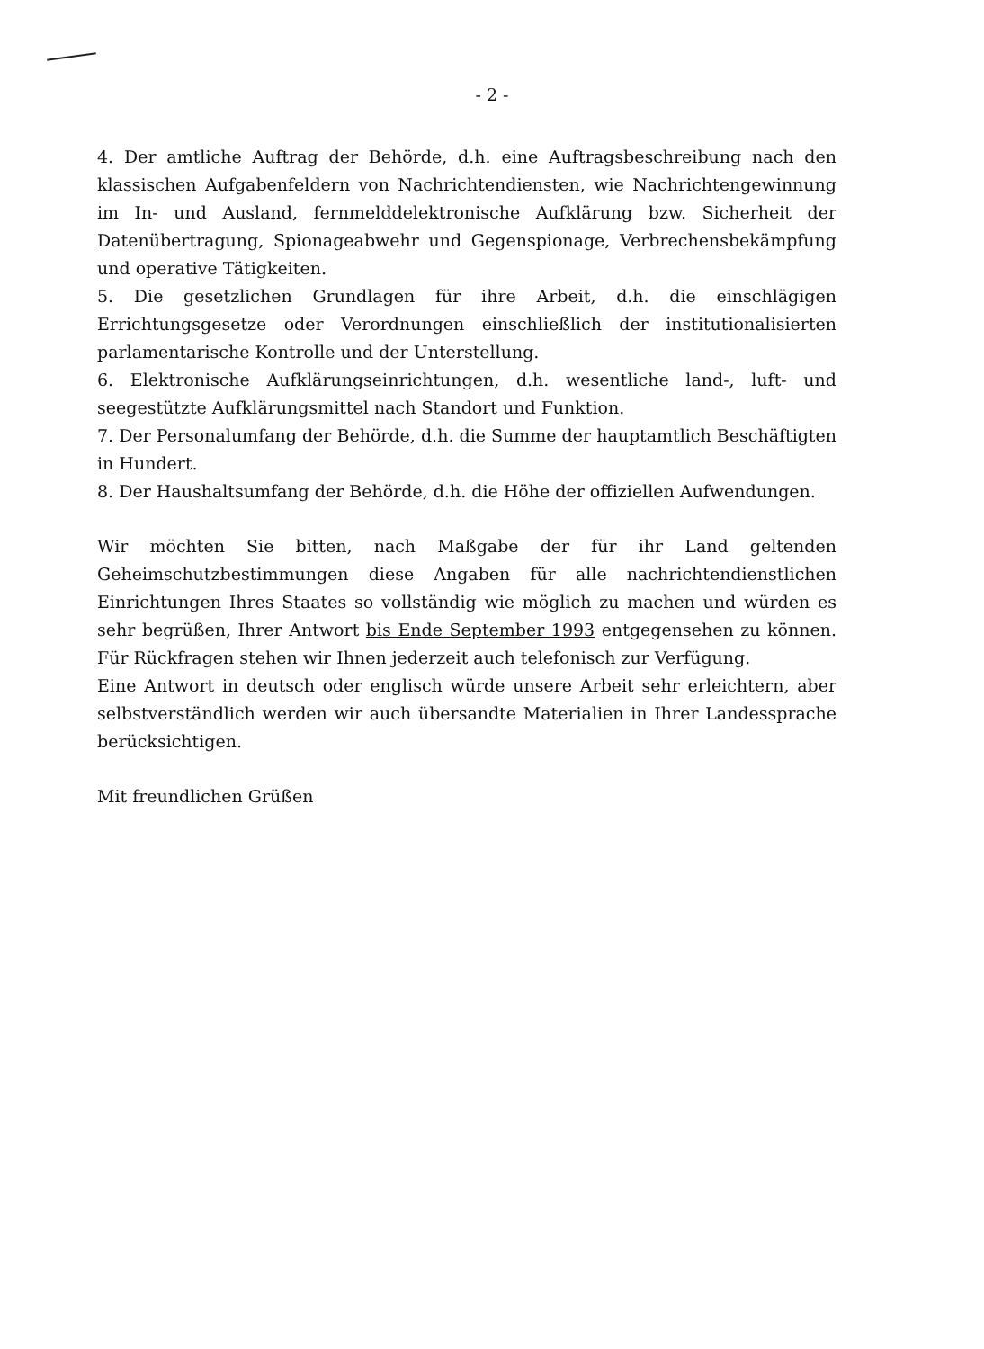- 2 -
4. Der amtliche Auftrag der Behörde, d.h. eine Auftragsbeschreibung nach den klassischen Aufgabenfeldern von Nachrichtendiensten, wie Nachrichtengewinnung im In- und Ausland, fernmelddelektronische Aufklärung bzw. Sicherheit der Datenübertragung, Spionageabwehr und Gegenspionage, Verbrechensbekämpfung und operative Tätigkeiten.
5. Die gesetzlichen Grundlagen für ihre Arbeit, d.h. die einschlägigen Errichtungsgesetze oder Verordnungen einschließlich der institutionalisierten parlamentarische Kontrolle und der Unterstellung.
6. Elektronische Aufklärungseinrichtungen, d.h. wesentliche land-, luft- und seegestützte Aufklärungsmittel nach Standort und Funktion.
7. Der Personalumfang der Behörde, d.h. die Summe der hauptamtlich Beschäftigten in Hundert.
8. Der Haushaltsumfang der Behörde, d.h. die Höhe der offiziellen Aufwendungen.
Wir möchten Sie bitten, nach Maßgabe der für ihr Land geltenden Geheimschutzbestimmungen diese Angaben für alle nachrichtendienstlichen Einrichtungen Ihres Staates so vollständig wie möglich zu machen und würden es sehr begrüßen, Ihrer Antwort bis Ende September 1993 entgegensehen zu können. Für Rückfragen stehen wir Ihnen jederzeit auch telefonisch zur Verfügung.
Eine Antwort in deutsch oder englisch würde unsere Arbeit sehr erleichtern, aber selbstverständlich werden wir auch übersandte Materialien in Ihrer Landessprache berücksichtigen.
Mit freundlichen Grüßen